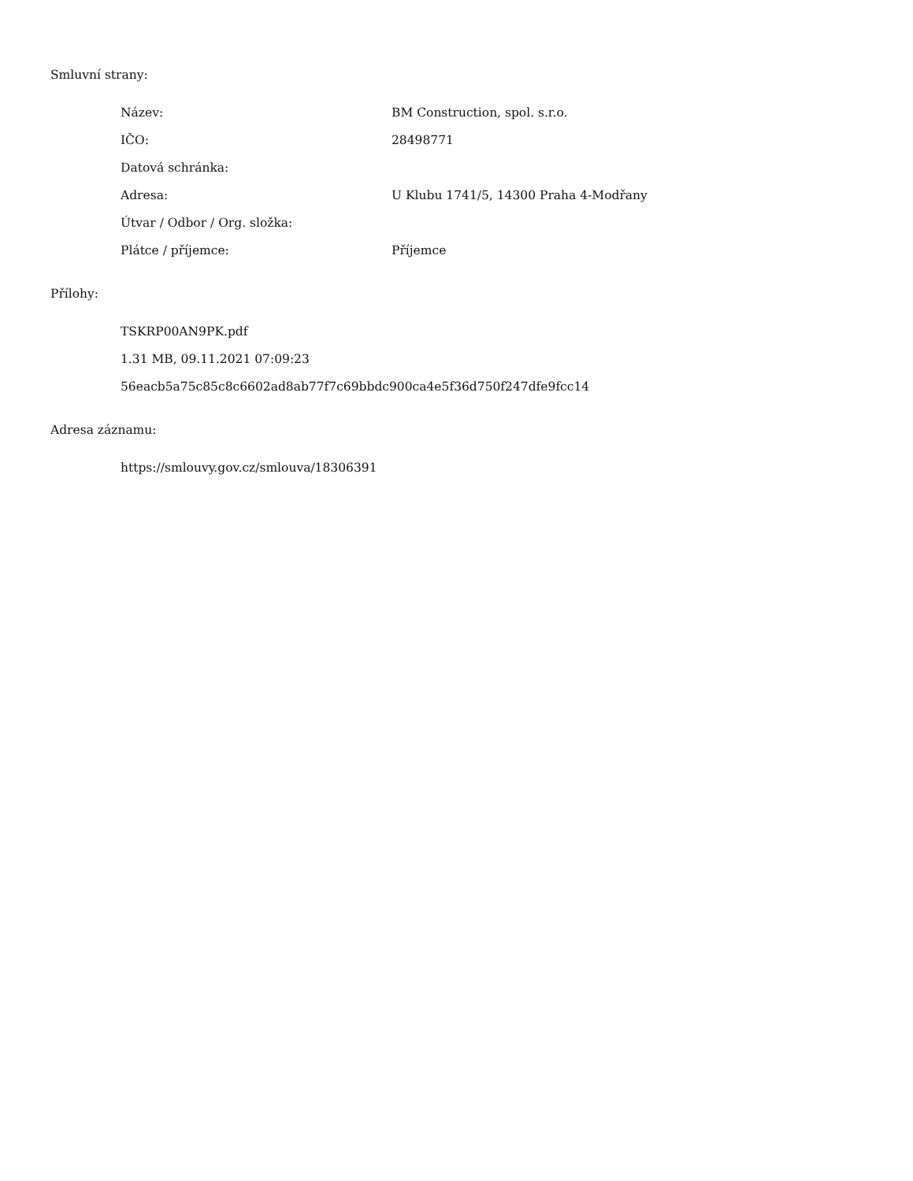Smluvní strany:
| Název: | BM Construction, spol. s.r.o. |
| IČO: | 28498771 |
| Datová schránka: | |
| Adresa: | U Klubu 1741/5, 14300 Praha 4-Modřany |
| Útvar / Odbor / Org. složka: | |
| Plátce / příjemce: | Příjemce |
Přílohy:
TSKRP00AN9PK.pdf
1.31 MB, 09.11.2021 07:09:23
56eacb5a75c85c8c6602ad8ab77f7c69bbdc900ca4e5f36d750f247dfe9fcc14
Adresa záznamu:
https://smlouvy.gov.cz/smlouva/18306391